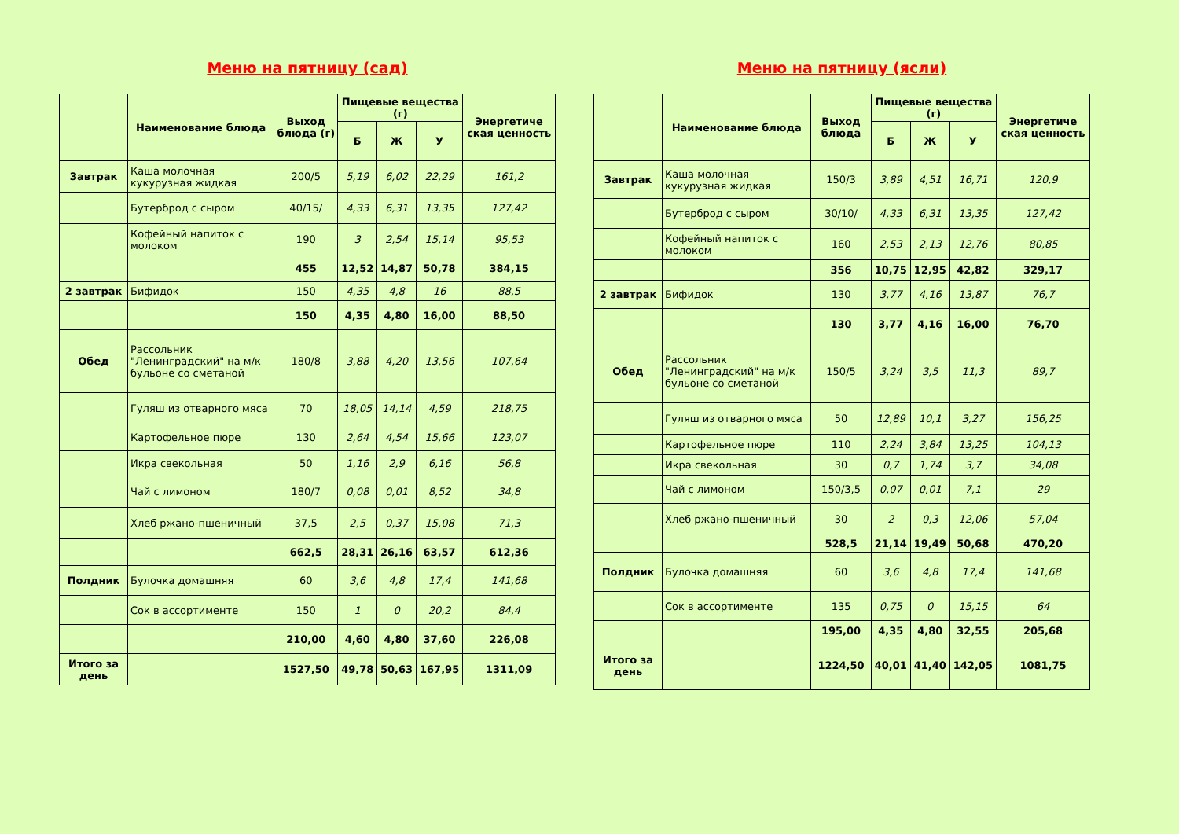Меню на пятницу (сад)
| | Наименование блюда | Выход блюда (г) | Пищевые вещества (г) | | | Энергетиче ская ценность |
| --- | --- | --- | --- | --- | --- | --- |
| | | | Б | Ж | У | |
| Завтрак | Каша молочная кукурузная жидкая | 200/5 | 5,19 | 6,02 | 22,29 | 161,2 |
| | Бутерброд с сыром | 40/15/ | 4,33 | 6,31 | 13,35 | 127,42 |
| | Кофейный напиток с молоком | 190 | 3 | 2,54 | 15,14 | 95,53 |
| | | 455 | 12,52 | 14,87 | 50,78 | 384,15 |
| 2 завтрак | Бифидок | 150 | 4,35 | 4,8 | 16 | 88,5 |
| | | 150 | 4,35 | 4,80 | 16,00 | 88,50 |
| Обед | Рассольник "Ленинградский" на м/к бульоне со сметаной | 180/8 | 3,88 | 4,20 | 13,56 | 107,64 |
| | Гуляш из отварного мяса | 70 | 18,05 | 14,14 | 4,59 | 218,75 |
| | Картофельное пюре | 130 | 2,64 | 4,54 | 15,66 | 123,07 |
| | Икра свекольная | 50 | 1,16 | 2,9 | 6,16 | 56,8 |
| | Чай с лимоном | 180/7 | 0,08 | 0,01 | 8,52 | 34,8 |
| | Хлеб ржано-пшеничный | 37,5 | 2,5 | 0,37 | 15,08 | 71,3 |
| | | 662,5 | 28,31 | 26,16 | 63,57 | 612,36 |
| Полдник | Булочка домашняя | 60 | 3,6 | 4,8 | 17,4 | 141,68 |
| | Сок в ассортименте | 150 | 1 | 0 | 20,2 | 84,4 |
| | | 210,00 | 4,60 | 4,80 | 37,60 | 226,08 |
| Итого за день | | 1527,50 | 49,78 | 50,63 | 167,95 | 1311,09 |
Меню на пятницу (ясли)
| | Наименование блюда | Выход блюда | Пищевые вещества (г) | | | Энергетиче ская ценность |
| --- | --- | --- | --- | --- | --- | --- |
| | | | Б | Ж | У | |
| Завтрак | Каша молочная кукурузная жидкая | 150/3 | 3,89 | 4,51 | 16,71 | 120,9 |
| | Бутерброд с сыром | 30/10/ | 4,33 | 6,31 | 13,35 | 127,42 |
| | Кофейный напиток с молоком | 160 | 2,53 | 2,13 | 12,76 | 80,85 |
| | | 356 | 10,75 | 12,95 | 42,82 | 329,17 |
| 2 завтрак | Бифидок | 130 | 3,77 | 4,16 | 13,87 | 76,7 |
| | | 130 | 3,77 | 4,16 | 16,00 | 76,70 |
| Обед | Рассольник "Ленинградский" на м/к бульоне со сметаной | 150/5 | 3,24 | 3,5 | 11,3 | 89,7 |
| | Гуляш из отварного мяса | 50 | 12,89 | 10,1 | 3,27 | 156,25 |
| | Картофельное пюре | 110 | 2,24 | 3,84 | 13,25 | 104,13 |
| | Икра свекольная | 30 | 0,7 | 1,74 | 3,7 | 34,08 |
| | Чай с лимоном | 150/3,5 | 0,07 | 0,01 | 7,1 | 29 |
| | Хлеб ржано-пшеничный | 30 | 2 | 0,3 | 12,06 | 57,04 |
| | | 528,5 | 21,14 | 19,49 | 50,68 | 470,20 |
| Полдник | Булочка домашняя | 60 | 3,6 | 4,8 | 17,4 | 141,68 |
| | Сок в ассортименте | 135 | 0,75 | 0 | 15,15 | 64 |
| | | 195,00 | 4,35 | 4,80 | 32,55 | 205,68 |
| Итого за день | | 1224,50 | 40,01 | 41,40 | 142,05 | 1081,75 |